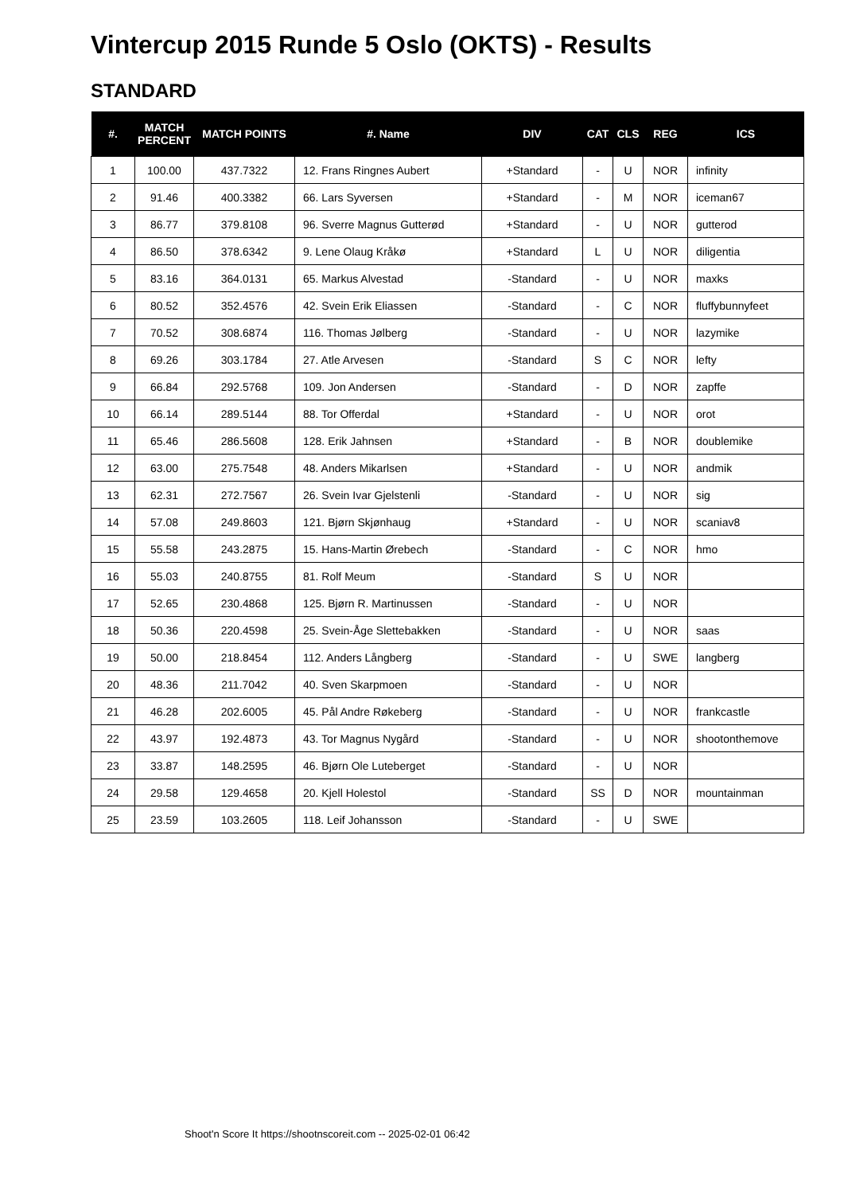Vintercup 2015 Runde 5 Oslo (OKTS) - Results
STANDARD
| #. | MATCH PERCENT | MATCH POINTS | #. Name | DIV | CAT | CLS | REG | ICS |
| --- | --- | --- | --- | --- | --- | --- | --- | --- |
| 1 | 100.00 | 437.7322 | 12. Frans Ringnes Aubert | +Standard | - | U | NOR | infinity |
| 2 | 91.46 | 400.3382 | 66. Lars Syversen | +Standard | - | M | NOR | iceman67 |
| 3 | 86.77 | 379.8108 | 96. Sverre Magnus Gutterød | +Standard | - | U | NOR | gutterod |
| 4 | 86.50 | 378.6342 | 9. Lene Olaug Kråkø | +Standard | L | U | NOR | diligentia |
| 5 | 83.16 | 364.0131 | 65. Markus Alvestad | -Standard | - | U | NOR | maxks |
| 6 | 80.52 | 352.4576 | 42. Svein Erik Eliassen | -Standard | - | C | NOR | fluffybunnyfeet |
| 7 | 70.52 | 308.6874 | 116. Thomas Jølberg | -Standard | - | U | NOR | lazymike |
| 8 | 69.26 | 303.1784 | 27. Atle Arvesen | -Standard | S | C | NOR | lefty |
| 9 | 66.84 | 292.5768 | 109. Jon Andersen | -Standard | - | D | NOR | zapffe |
| 10 | 66.14 | 289.5144 | 88. Tor Offerdal | +Standard | - | U | NOR | orot |
| 11 | 65.46 | 286.5608 | 128. Erik Jahnsen | +Standard | - | B | NOR | doublemike |
| 12 | 63.00 | 275.7548 | 48. Anders Mikarlsen | +Standard | - | U | NOR | andmik |
| 13 | 62.31 | 272.7567 | 26. Svein Ivar Gjelstenli | -Standard | - | U | NOR | sig |
| 14 | 57.08 | 249.8603 | 121. Bjørn Skjønhaug | +Standard | - | U | NOR | scaniav8 |
| 15 | 55.58 | 243.2875 | 15. Hans-Martin Ørebech | -Standard | - | C | NOR | hmo |
| 16 | 55.03 | 240.8755 | 81. Rolf Meum | -Standard | S | U | NOR | |
| 17 | 52.65 | 230.4868 | 125. Bjørn R. Martinussen | -Standard | - | U | NOR | |
| 18 | 50.36 | 220.4598 | 25. Svein-Åge Slettebakken | -Standard | - | U | NOR | saas |
| 19 | 50.00 | 218.8454 | 112. Anders Långberg | -Standard | - | U | SWE | langberg |
| 20 | 48.36 | 211.7042 | 40. Sven Skarpmoen | -Standard | - | U | NOR | |
| 21 | 46.28 | 202.6005 | 45. Pål Andre Røkeberg | -Standard | - | U | NOR | frankcastle |
| 22 | 43.97 | 192.4873 | 43. Tor Magnus Nygård | -Standard | - | U | NOR | shootonthemove |
| 23 | 33.87 | 148.2595 | 46. Bjørn Ole Luteberget | -Standard | - | U | NOR | |
| 24 | 29.58 | 129.4658 | 20. Kjell Holestol | -Standard | SS | D | NOR | mountainman |
| 25 | 23.59 | 103.2605 | 118. Leif Johansson | -Standard | - | U | SWE | |
Shoot'n Score It https://shootnscoreit.com -- 2025-02-01 06:42